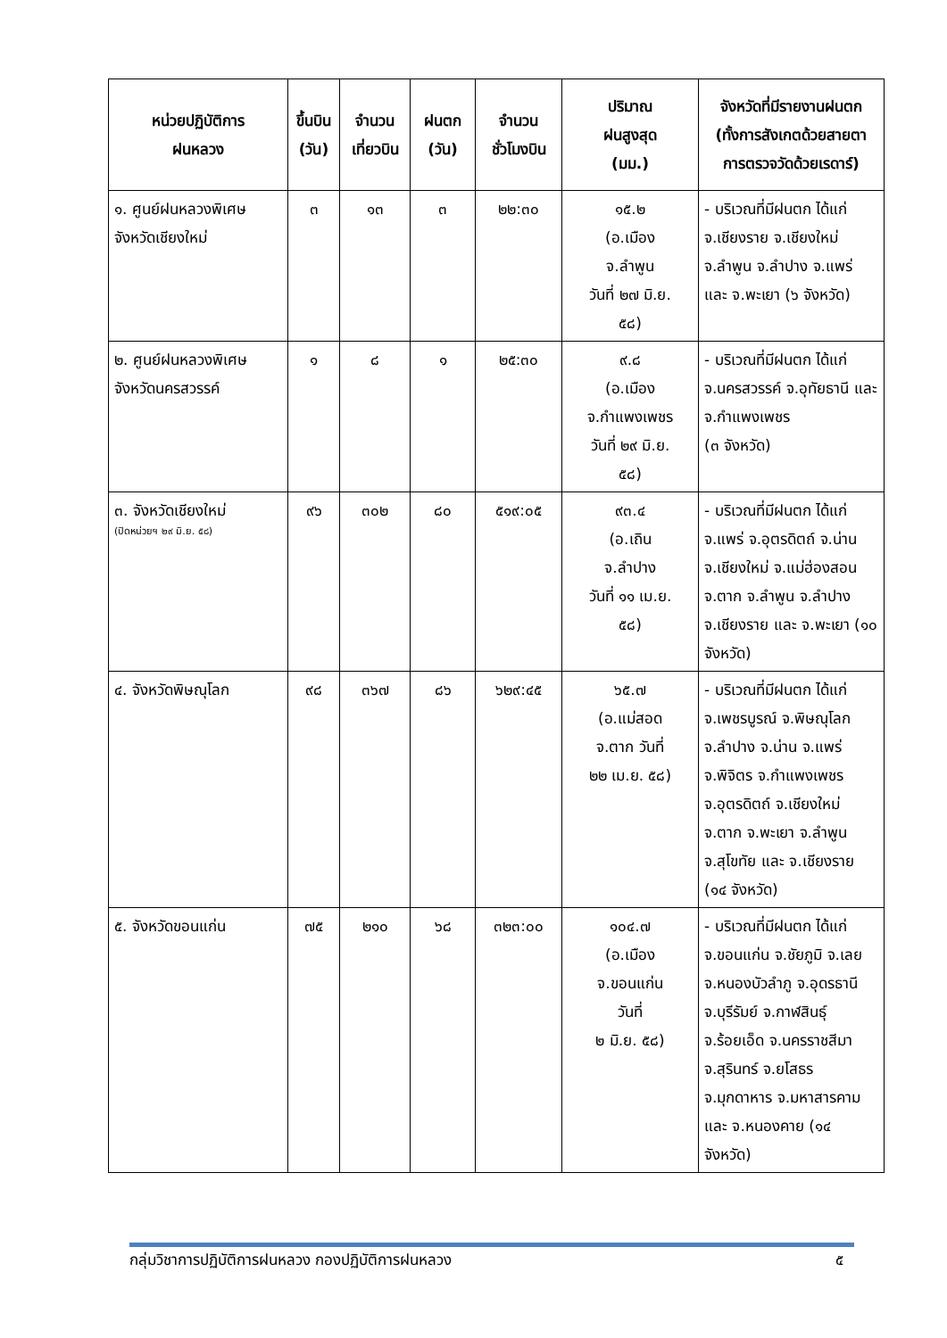| หน่วยปฏิบัติการ ฝนหลวง | ขึ้นบิน (วัน) | จำนวน เที่ยวบิน | ฝนตก (วัน) | จำนวน ชั่วโมงบิน | ปริมาณ ฝนสูงสุด (มม.) | จังหวัดที่มีรายงานฝนตก (ทั้งการสังเกตด้วยสายตา การตรวจวัดด้วยเรดาร์) |
| --- | --- | --- | --- | --- | --- | --- |
| ๑. ศูนย์ฝนหลวงพิเศษ จังหวัดเชียงใหม่ | ๓ | ๑๓ | ๓ | ๒๒:๓๐ | ๑๕.๒ (อ.เมือง จ.ลำพูน วันที่ ๒๗ มิ.ย. ๕๘) | - บริเวณที่มีฝนตก ได้แก่ จ.เชียงราย จ.เชียงใหม่ จ.ลำพูน จ.ลำปาง จ.แพร่ และ จ.พะเยา (๖ จังหวัด) |
| ๒. ศูนย์ฝนหลวงพิเศษ จังหวัดนครสวรรค์ | ๑ | ๘ | ๑ | ๒๕:๓๐ | ๙.๘ (อ.เมือง จ.กำแพงเพชร วันที่ ๒๙ มิ.ย. ๕๘) | - บริเวณที่มีฝนตก ได้แก่ จ.นครสวรรค์ จ.อุทัยธานี และ จ.กำแพงเพชร (๓ จังหวัด) |
| ๓. จังหวัดเชียงใหม่ (ปิดหน่วยฯ ๒๙ มิ.ย. ๕๘) | ๙๖ | ๓๐๒ | ๘๐ | ๕๑๙:๐๕ | ๙๓.๔ (อ.เถิน จ.ลำปาง วันที่ ๑๑ เม.ย. ๕๘) | - บริเวณที่มีฝนตก ได้แก่ จ.แพร่ จ.อุตรดิตถ์ จ.น่าน จ.เชียงใหม่ จ.แม่ฮ่องสอน จ.ตาก จ.ลำพูน จ.ลำปาง จ.เชียงราย และ จ.พะเยา (๑๐ จังหวัด) |
| ๔. จังหวัดพิษณุโลก | ๙๘ | ๓๖๗ | ๘๖ | ๖๒๙:๔๕ | ๖๕.๗ (อ.แม่สอด จ.ตาก วันที่ ๒๒ เม.ย. ๕๘) | - บริเวณที่มีฝนตก ได้แก่ จ.เพชรบูรณ์ จ.พิษณุโลก จ.ลำปาง จ.น่าน จ.แพร่ จ.พิจิตร จ.กำแพงเพชร จ.อุตรดิตถ์ จ.เชียงใหม่ จ.ตาก จ.พะเยา จ.ลำพูน จ.สุโขทัย และ จ.เชียงราย (๑๔ จังหวัด) |
| ๕. จังหวัดขอนแก่น | ๗๕ | ๒๑๐ | ๖๘ | ๓๒๓:๐๐ | ๑๐๔.๗ (อ.เมือง จ.ขอนแก่น วันที่ ๒ มิ.ย. ๕๘) | - บริเวณที่มีฝนตก ได้แก่ จ.ขอนแก่น จ.ชัยภูมิ จ.เลย จ.หนองบัวลำภู จ.อุดรธานี จ.บุรีรัมย์ จ.กาฬสินธุ์ จ.ร้อยเอ็ด จ.นครราชสีมา จ.สุรินทร์ จ.ยโสธร จ.มุกดาหาร จ.มหาสารคาม และ จ.หนองคาย (๑๔ จังหวัด) |
กลุ่มวิชาการปฏิบัติการฝนหลวง กองปฏิบัติการฝนหลวง ๕